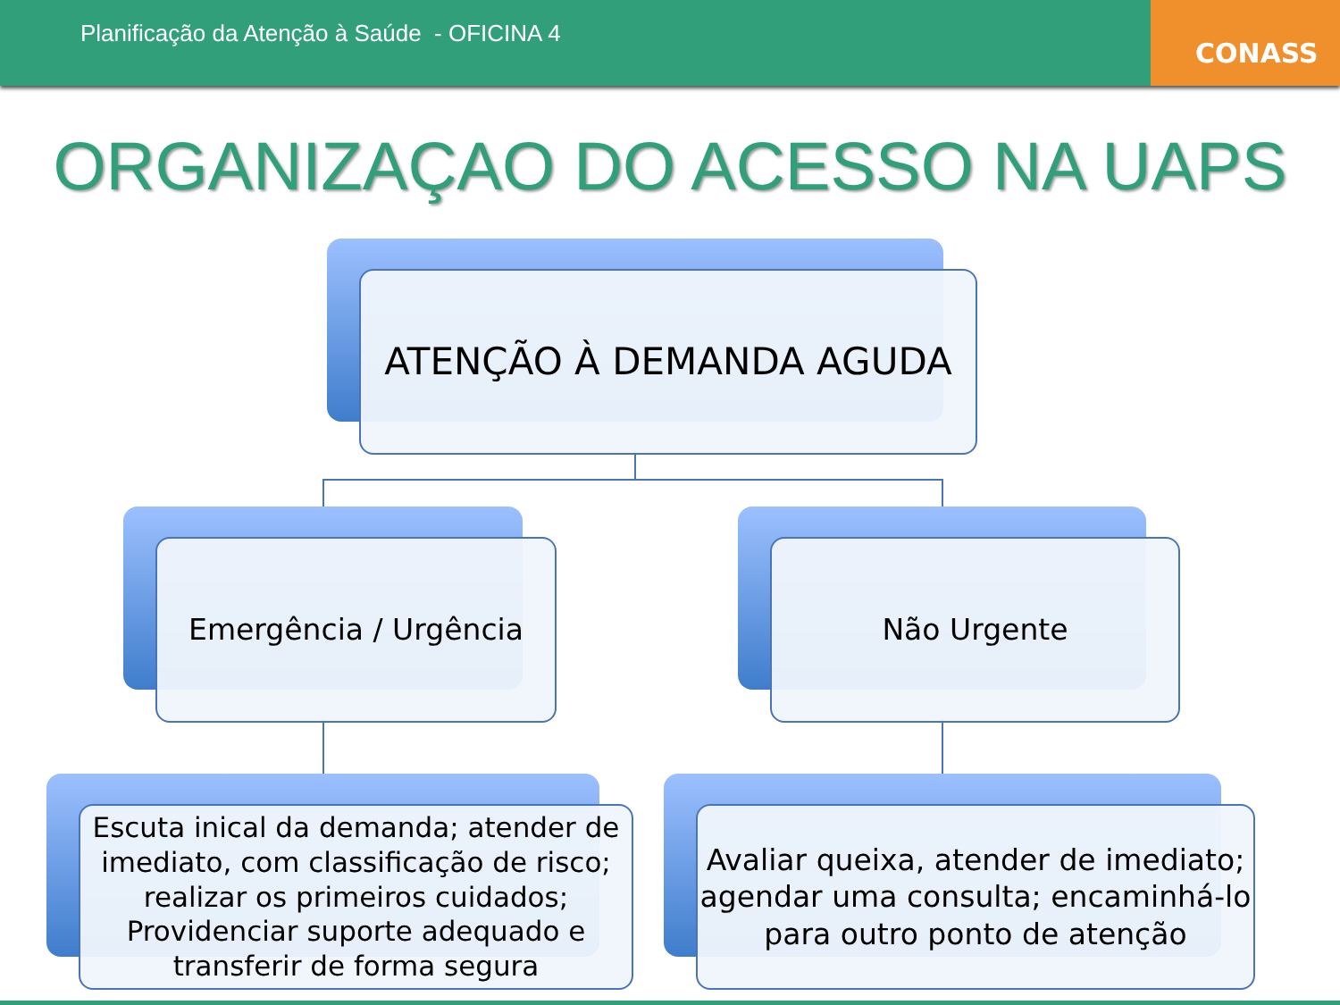Planificação da Atenção à Saúde - OFICINA 4
CONASS
ORGANIZAÇAO DO ACESSO NA UAPS
ATENÇÃO À DEMANDA AGUDA
Emergência / Urgência Não Urgente
Escuta inical da demanda; atender de imediato, com classificação de risco; realizar os primeiros cuidados; Providenciar suporte adequado e transferir de forma segura
Avaliar queixa, atender de imediato; agendar uma consulta; encaminhá-lo para outro ponto de atenção